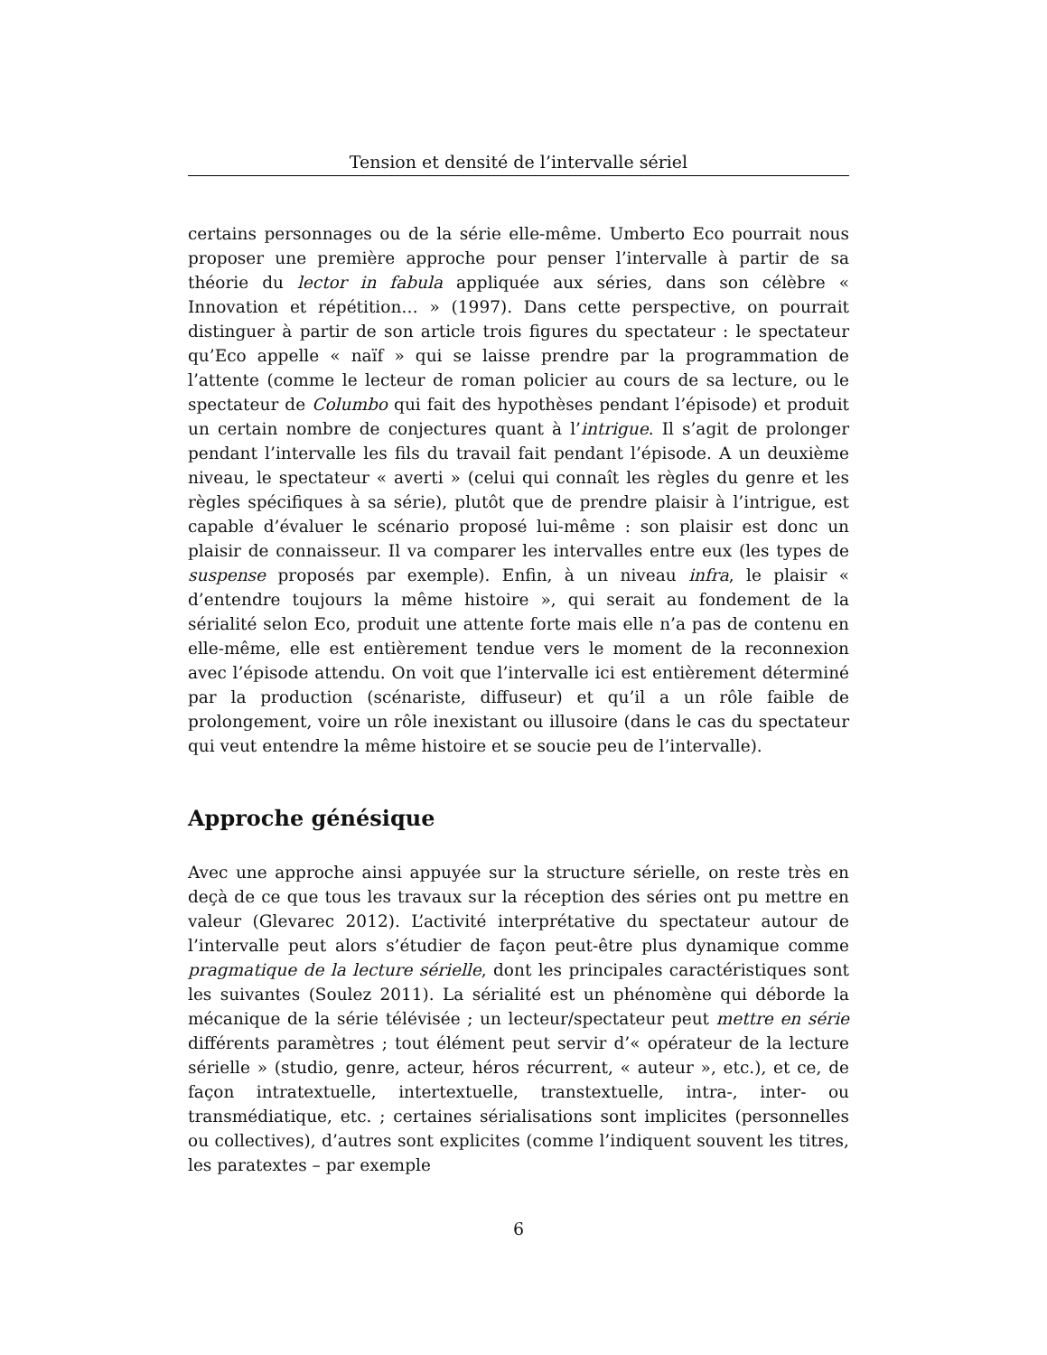Tension et densité de l’intervalle sériel
certains personnages ou de la série elle-même. Umberto Eco pourrait nous proposer une première approche pour penser l’intervalle à partir de sa théorie du lector in fabula appliquée aux séries, dans son célèbre « Innovation et répétition… » (1997). Dans cette perspective, on pourrait distinguer à partir de son article trois figures du spectateur : le spectateur qu’Eco appelle « naïf » qui se laisse prendre par la programmation de l’attente (comme le lecteur de roman policier au cours de sa lecture, ou le spectateur de Columbo qui fait des hypothèses pendant l’épisode) et produit un certain nombre de conjectures quant à l’intrigue. Il s’agit de prolonger pendant l’intervalle les fils du travail fait pendant l’épisode. A un deuxième niveau, le spectateur « averti » (celui qui connaît les règles du genre et les règles spécifiques à sa série), plutôt que de prendre plaisir à l’intrigue, est capable d’évaluer le scénario proposé lui-même : son plaisir est donc un plaisir de connaisseur. Il va comparer les intervalles entre eux (les types de suspense proposés par exemple). Enfin, à un niveau infra, le plaisir « d’entendre toujours la même histoire », qui serait au fondement de la sérialité selon Eco, produit une attente forte mais elle n’a pas de contenu en elle-même, elle est entièrement tendue vers le moment de la reconnexion avec l’épisode attendu. On voit que l’intervalle ici est entièrement déterminé par la production (scénariste, diffuseur) et qu’il a un rôle faible de prolongement, voire un rôle inexistant ou illusoire (dans le cas du spectateur qui veut entendre la même histoire et se soucie peu de l’intervalle).
Approche génésique
Avec une approche ainsi appuyée sur la structure sérielle, on reste très en deçà de ce que tous les travaux sur la réception des séries ont pu mettre en valeur (Glevarec 2012). L’activité interprétative du spectateur autour de l’intervalle peut alors s’étudier de façon peut-être plus dynamique comme pragmatique de la lecture sérielle, dont les principales caractéristiques sont les suivantes (Soulez 2011). La sérialité est un phénomène qui déborde la mécanique de la série télévisée ; un lecteur/spectateur peut mettre en série différents paramètres ; tout élément peut servir d’« opérateur de la lecture sérielle » (studio, genre, acteur, héros récurrent, « auteur », etc.), et ce, de façon intratextuelle, intertextuelle, transtextuelle, intra-, inter- ou transmédiatique, etc. ; certaines sérialisations sont implicites (personnelles ou collectives), d’autres sont explicites (comme l’indiquent souvent les titres, les paratextes – par exemple
6